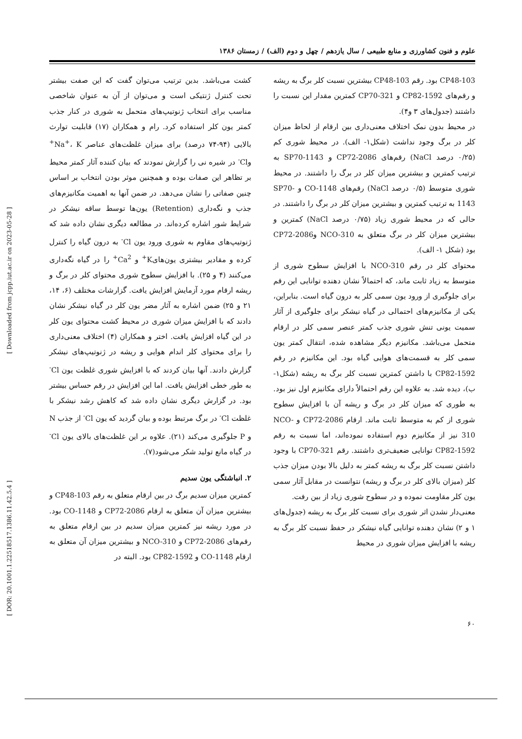علوم و فنون کشاورزی و منابع طبیعی / سال یازدهم / چهل و دوم (الف) / زمستان ۱۳۸۶
CP48-103 بود. رقم CP48-103 بیشترین نسبت کلر برگ به ریشه و رقم‌های CP82-1592 و CP70-321 کمترین مقدار این نسبت را داشتند (جدول‌های ۳ و۴).
در محیط بدون نمک اختلاف معنی‌داری بین ارقام از لحاظ میزان کلر در برگ وجود نداشت (شکل۱- الف). در محیط شوری کم (۰/۲۵ درصد NaCl) رقم‌های CP72-2086 و SP70-1143 به ترتیب کمترین و بیشترین میزان کلر در برگ را داشتند. در محیط شوری متوسط (۰/۵ درصد NaCl) رقم‌های CO-1148 و SP70-1143 به ترتیب کمترین و بیشترین میزان کلر در برگ را داشتند. در حالی که در محیط شوری زیاد (۰/۷۵ درصد NaCl) کمترین و بیشترین میزان کلر در برگ متعلق به NCO-310 وCP72-2086 بود (شکل ۱- الف).
محتوای کلر در رقم NCO-310 با افزایش سطوح شوری از متوسط به زیاد ثابت ماند، که احتمالاً نشان دهنده توانایی این رقم برای جلوگیری از ورود یون سمی کلر به درون گیاه است. بنابراین، یکی از مکانیزم‌های احتمالی در گیاه نیشکر برای جلوگیری از آثار سمیت یونی تنش شوری جذب کمتر عنصر سمی کلر در ارقام متحمل می‌باشد. مکانیزم دیگر مشاهده شده، انتقال کمتر یون سمی کلر به قسمت‌های هوایی گیاه بود. این مکانیزم در رقم CP82-1592 با داشتن کمترین نسبت کلر برگ به ریشه (شکل۱- ب)، دیده شد. به علاوه این رقم احتمالاً دارای مکانیزم اول نیز بود. به طوری که میزان کلر در برگ و ریشه آن با افزایش سطوح شوری از کم به متوسط ثابت ماند. ارقام CP72-2086 و NCO-310 نیز از مکانیزم دوم استفاده نموده‌اند، اما نسبت به رقم CP82-1592 توانایی ضعیف‌تری داشتند. رقم CP70-321 با وجود داشتن نسبت کلر برگ به ریشه کمتر به دلیل بالا بودن میزان جذب کلر (میزان بالای کلر در برگ و ریشه) نتوانست در مقابل آثار سمی یون کلر مقاومت نموده و در سطوح شوری زیاد از بین رفت.
معنی‌دار نشدن اثر شوری برای نسبت کلر برگ به ریشه (جدول‌های ۱ و ۲) نشان دهنده توانایی گیاه نیشکر در حفظ نسبت کلر برگ به ریشه با افزایش میزان شوری در محیط
کشت می‌باشد. بدین ترتیب می‌توان گفت که این صفت بیشتر تحت کنترل ژنتیکی است و می‌توان از آن به عنوان شاخصی مناسب برای انتخاب ژنوتیپ‌های متحمل به شوری در کنار جذب کمتر یون کلر استفاده کرد. رام و همکاران (۱۷) قابلیت توارث بالایی (۹۴-۷۴ درصد) برای میزان غلظت‌های عناصر Na<sup>+</sup>، K<sup>+</sup> وCl<sup>-</sup> در شیره نی را گزارش نمودند که بیان کننده آثار کمتر محیط بر تظاهر این صفات بوده و همچنین موثر بودن انتخاب بر اساس چنین صفاتی را نشان می‌دهد. در ضمن آنها به اهمیت مکانیزم‌های جذب و نگه‌داری (Retention) یون‌ها توسط ساقه نیشکر در شرایط شور اشاره کرده‌اند. در مطالعه دیگری نشان داده شد که ژنوتیپ‌های مقاوم به شوری ورود یون Cl<sup>-</sup> به درون گیاه را کنترل کرده و مقادیر بیشتری یون‌هایK<sup>+</sup> و Ca<sup>2+</sup> را در گیاه نگه‌داری می‌کنند (۴ و ۲۵). با افزایش سطوح شوری محتوای کلر در برگ و ریشه ارقام مورد آزمایش افزایش یافت. گزارشات مختلف (۶، ۱۴، ۲۱ و ۲۵) ضمن اشاره به آثار مضر یون کلر در گیاه نیشکر نشان دادند که با افزایش میزان شوری در محیط کشت محتوای یون کلر در این گیاه افزایش یافت. اختر و همکاران (۴) اختلاف معنی‌داری را برای محتوای کلر اندام هوایی و ریشه در ژنوتیپ‌های نیشکر گزارش دادند. آنها بیان کردند که با افزایش شوری غلظت یون Cl<sup>-</sup> به طور خطی افزایش یافت. اما این افزایش در رقم حساس بیشتر بود. در گزارش دیگری نشان داده شد که کاهش رشد نیشکر با غلظت Cl<sup>-</sup> در برگ مرتبط بوده و بیان گردید که یون Cl<sup>-</sup> از جذب N و P جلوگیری می‌کند (۲۱). علاوه بر این غلظت‌های بالای یون Cl<sup>-</sup> در گیاه مانع تولید شکر می‌شود(۷).
۲. انباشتگی یون سدیم
کمترین میزان سدیم برگ در بین ارقام متعلق به رقم CP48-103 و بیشترین میزان آن متعلق به ارقام CP72-2086 و CO-1148 بود. در مورد ریشه نیز کمترین میزان سدیم در بین ارقام متعلق به رقم‌های CP72-2086 و NCO-310 و بیشترین میزان آن متعلق به ارقام CO-1148 و CP82-1592 بود. البته در
[ DOR: 20.1001.1.22518517.1386.11.42.5.4 ] [ Downloaded from jcpp.iut.ac.ir on 2023-05-28 ]
۶۰